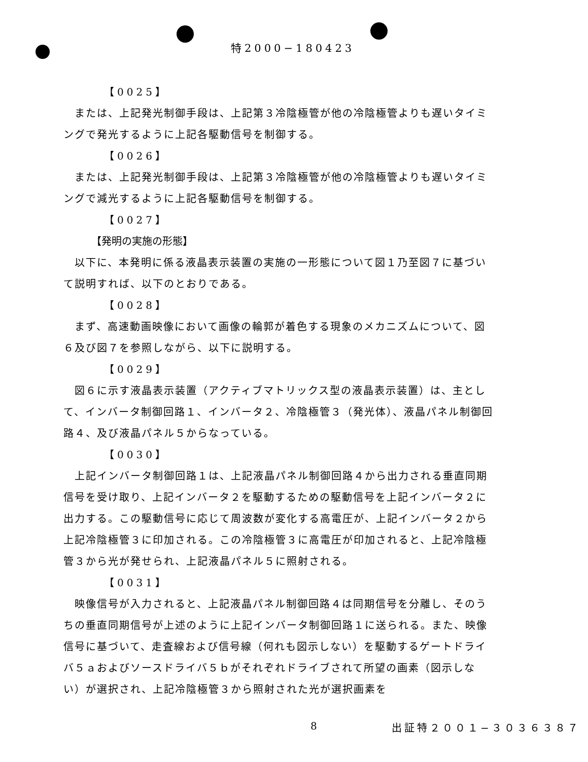特2000−180423
【0025】
または、上記発光制御手段は、上記第３冷陰極管が他の冷陰極管よりも遅いタイミングで発光するように上記各駆動信号を制御する。
【0026】
または、上記発光制御手段は、上記第３冷陰極管が他の冷陰極管よりも遅いタイミングで減光するように上記各駆動信号を制御する。
【0027】
【発明の実施の形態】
以下に、本発明に係る液晶表示装置の実施の一形態について図１乃至図７に基づいて説明すれば、以下のとおりである。
【0028】
まず、高速動画映像において画像の輪郭が着色する現象のメカニズムについて、図６及び図７を参照しながら、以下に説明する。
【0029】
図６に示す液晶表示装置（アクティブマトリックス型の液晶表示装置）は、主として、インバータ制御回路１、インバータ２、冷陰極管３（発光体）、液晶パネル制御回路４、及び液晶パネル５からなっている。
【0030】
上記インバータ制御回路１は、上記液晶パネル制御回路４から出力される垂直同期信号を受け取り、上記インバータ２を駆動するための駆動信号を上記インバータ２に出力する。この駆動信号に応じて周波数が変化する高電圧が、上記インバータ２から上記冷陰極管３に印加される。この冷陰極管３に高電圧が印加されると、上記冷陰極管３から光が発せられ、上記液晶パネル５に照射される。
【0031】
映像信号が入力されると、上記液晶パネル制御回路４は同期信号を分離し、そのうちの垂直同期信号が上述のように上記インバータ制御回路１に送られる。また、映像信号に基づいて、走査線および信号線（何れも図示しない）を駆動するゲートドライバ５ａおよびソースドライバ５ｂがそれぞれドライブされて所望の画素（図示しない）が選択され、上記冷陰極管３から照射された光が選択画素を
8 出証特２００１−３０３６３８７